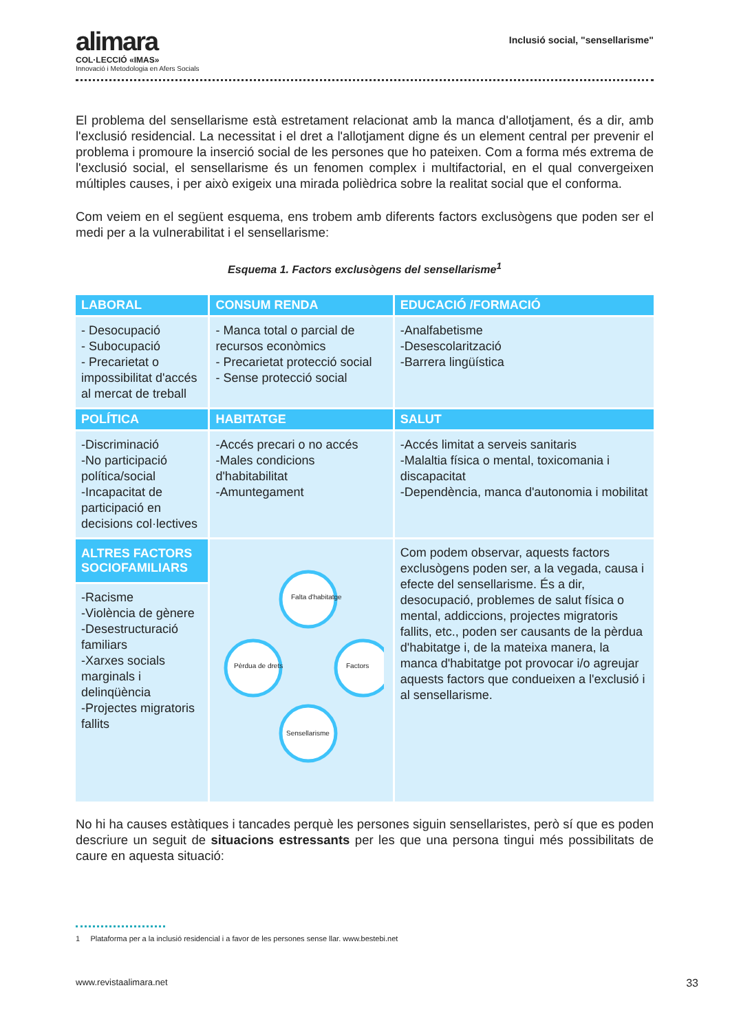alimara
COL·LECCIÓ «IMAS»
Innovació i Metodologia en Afers Socials
Inclusió social, "sensellarisme"
El problema del sensellarisme està estretament relacionat amb la manca d'allotjament, és a dir, amb l'exclusió residencial. La necessitat i el dret a l'allotjament digne és un element central per prevenir el problema i promoure la inserció social de les persones que ho pateixen. Com a forma més extrema de l'exclusió social, el sensellarisme és un fenomen complex i multifactorial, en el qual convergeixen múltiples causes, i per això exigeix una mirada polièdrica sobre la realitat social que el conforma.
Com veiem en el següent esquema, ens trobem amb diferents factors exclusògens que poden ser el medi per a la vulnerabilitat i el sensellarisme:
Esquema 1. Factors exclusògens del sensellarisme<sup>1</sup>
| LABORAL | CONSUM RENDA | EDUCACIÓ /FORMACIÓ |
| --- | --- | --- |
| - Desocupació - Subocupació - Precarietat o impossibilitat d'accés al mercat de treball | - Manca total o parcial de recursos econòmics - Precarietat protecció social - Sense protecció social | -Analfabetisme -Desescolarització -Barrera lingüística |
| POLÍTICA | HABITATGE | SALUT |
| -Discriminació -No participació política/social -Incapacitat de participació en decisions col·lectives | -Accés precari o no accés -Males condicions d'habitabilitat -Amuntegament | -Accés limitat a serveis sanitaris -Malaltia física o mental, toxicomania i discapacitat -Dependència, manca d'autonomia i mobilitat |
| ALTRES FACTORS SOCIOFAMILIARS | Falta d'habitatge Pèrdua de drets Factors Sensellarisme | Com podem observar, aquests factors exclusògens poden ser, a la vegada, causa i efecte del sensellarisme. És a dir, desocupació, problemes de salut física o mental, addiccions, projectes migratoris fallits, etc., poden ser causants de la pèrdua d'habitatge i, de la mateixa manera, la manca d'habitatge pot provocar i/o agreujar aquests factors que condueixen a l'exclusió i al sensellarisme. |
| -Racisme -Violència de gènere -Desestructuració familiars -Xarxes socials marginals i delinqüència -Projectes migratoris fallits | | |
No hi ha causes estàtiques i tancades perquè les persones siguin sensellaristes, però sí que es poden descriure un seguit de situacions estressants per les que una persona tingui més possibilitats de caure en aquesta situació:
1 Plataforma per a la inclusió residencial i a favor de les persones sense llar. www.bestebi.net
www.revistaalimara.net 33